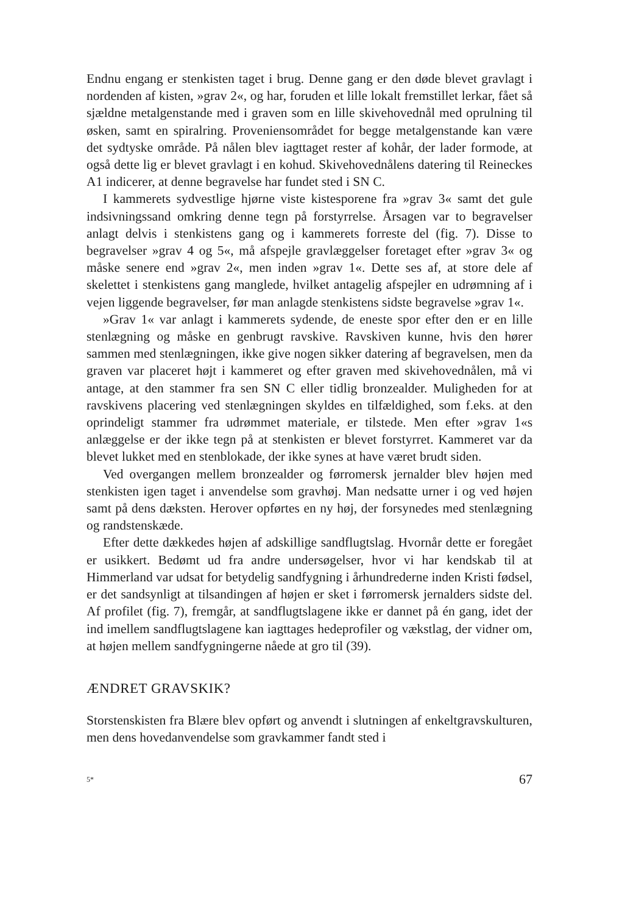Endnu engang er stenkisten taget i brug. Denne gang er den døde blevet gravlagt i nordenden af kisten, »grav 2«, og har, foruden et lille lokalt fremstillet lerkar, fået så sjældne metalgenstande med i graven som en lille skivehovednål med oprulning til øsken, samt en spiralring. Proveniensområdet for begge metalgenstande kan være det sydtyske område. På nålen blev iagttaget rester af kohår, der lader formode, at også dette lig er blevet gravlagt i en kohud. Skivehovednålens datering til Reineckes A1 indicerer, at denne begravelse har fundet sted i SN C.
I kammerets sydvestlige hjørne viste kistesporene fra »grav 3« samt det gule indsivningssand omkring denne tegn på forstyrrelse. Årsagen var to begravelser anlagt delvis i stenkistens gang og i kammerets forreste del (fig. 7). Disse to begravelser »grav 4 og 5«, må afspejle gravlæggelser foretaget efter »grav 3« og måske senere end »grav 2«, men inden »grav 1«. Dette ses af, at store dele af skelettet i stenkistens gang manglede, hvilket antagelig afspejler en udrømning af i vejen liggende begravelser, før man anlagde stenkistens sidste begravelse »grav 1«.
»Grav 1« var anlagt i kammerets sydende, de eneste spor efter den er en lille stenlægning og måske en genbrugt ravskive. Ravskiven kunne, hvis den hører sammen med stenlægningen, ikke give nogen sikker datering af begravelsen, men da graven var placeret højt i kammeret og efter graven med skivehovednålen, må vi antage, at den stammer fra sen SN C eller tidlig bronzealder. Muligheden for at ravskivens placering ved stenlægningen skyldes en tilfældighed, som f.eks. at den oprindeligt stammer fra udrømmet materiale, er tilstede. Men efter »grav 1«s anlæggelse er der ikke tegn på at stenkisten er blevet forstyrret. Kammeret var da blevet lukket med en stenblokade, der ikke synes at have været brudt siden.
Ved overgangen mellem bronzealder og førromersk jernalder blev højen med stenkisten igen taget i anvendelse som gravhøj. Man nedsatte urner i og ved højen samt på dens dæksten. Herover opførtes en ny høj, der forsynedes med stenlægning og randstenskæde.
Efter dette dækkedes højen af adskillige sandflugtslag. Hvornår dette er foregået er usikkert. Bedømt ud fra andre undersøgelser, hvor vi har kendskab til at Himmerland var udsat for betydelig sandfygning i århundrederne inden Kristi fødsel, er det sandsynligt at tilsandingen af højen er sket i førromersk jernalders sidste del. Af profilet (fig. 7), fremgår, at sandflugtslagene ikke er dannet på én gang, idet der ind imellem sandflugtslagene kan iagttages hedeprofiler og vækstlag, der vidner om, at højen mellem sandfygningerne nåede at gro til (39).
ÆNDRET GRAVSKIK?
Storstenskisten fra Blære blev opført og anvendt i slutningen af enkeltgravskulturen, men dens hovedanvendelse som gravkammer fandt sted i
5* 67